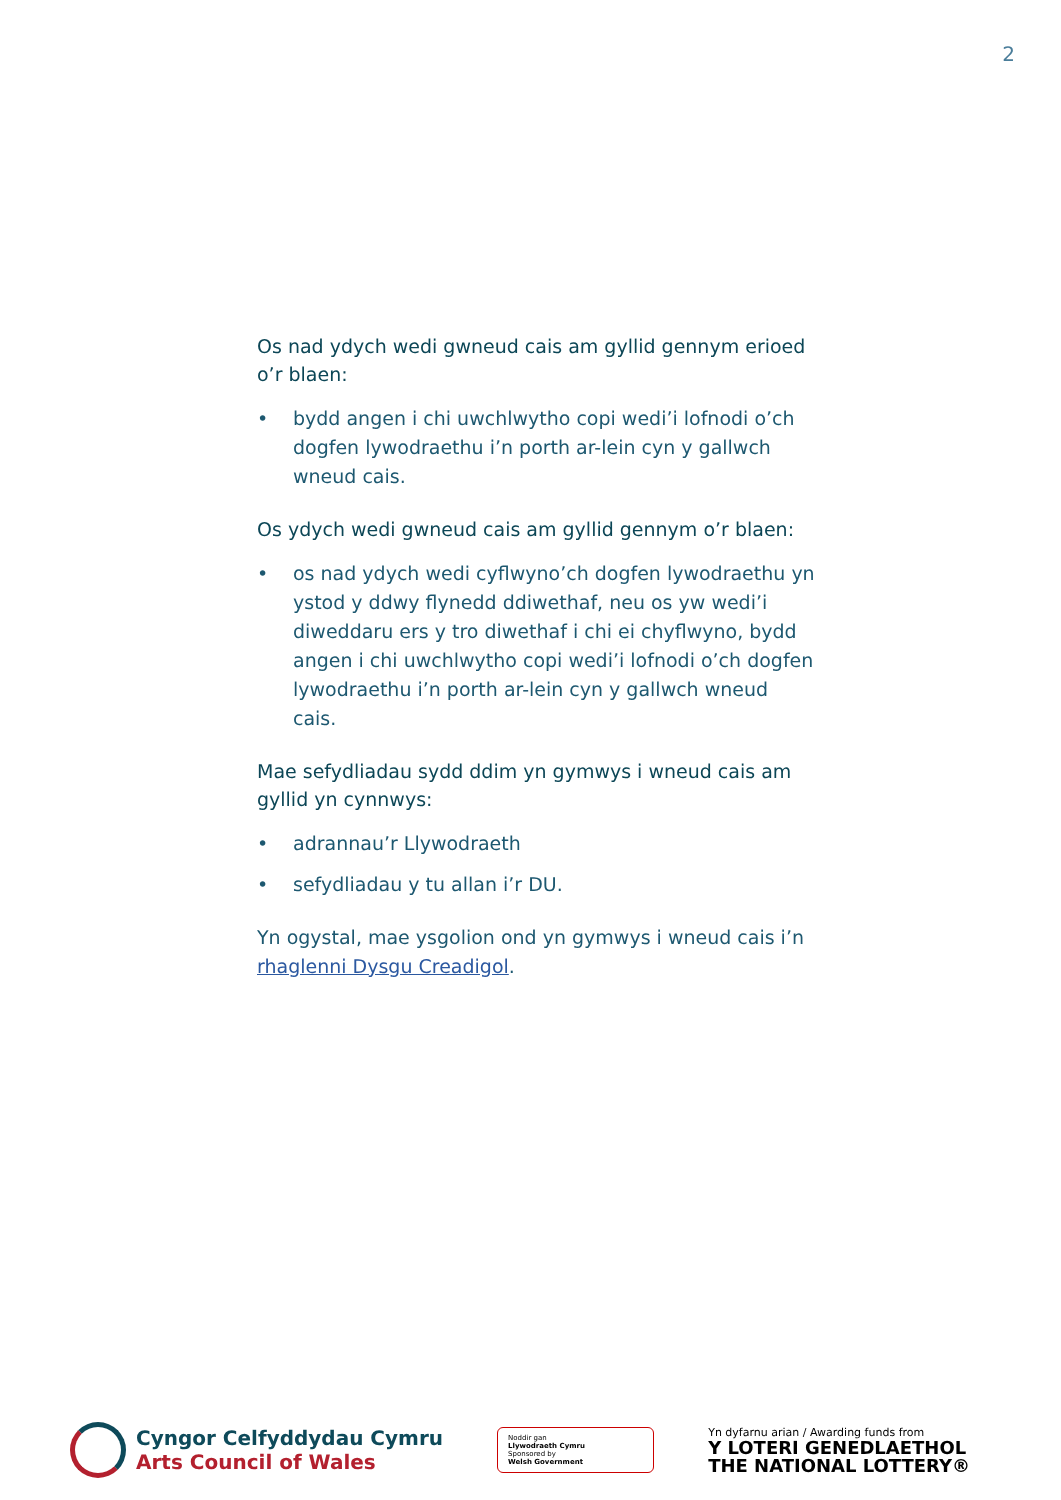2
Os nad ydych wedi gwneud cais am gyllid gennym erioed o’r blaen:
• bydd angen i chi uwchlwytho copi wedi’i lofnodi o’ch dogfen lywodraethu i’n porth ar-lein cyn y gallwch wneud cais.
Os ydych wedi gwneud cais am gyllid gennym o’r blaen:
• os nad ydych wedi cyflwyno’ch dogfen lywodraethu yn ystod y ddwy flynedd ddiwethaf, neu os yw wedi’i diweddaru ers y tro diwethaf i chi ei chyflwyno, bydd angen i chi uwchlwytho copi wedi’i lofnodi o’ch dogfen lywodraethu i’n porth ar-lein cyn y gallwch wneud cais.
Mae sefydliadau sydd ddim yn gymwys i wneud cais am gyllid yn cynnwys:
• adrannau’r Llywodraeth
• sefydliadau y tu allan i’r DU.
Yn ogystal, mae ysgolion ond yn gymwys i wneud cais i’n rhaglenni Dysgu Creadigol.
Cyngor Celfyddydau Cymru
Arts Council of Wales
Noddir gan
Llywodraeth Cymru
Sponsored by
Welsh Government
Yn dyfarnu arian / Awarding funds from
Y LOTERI GENEDLAETHOL
THE NATIONAL LOTTERY®